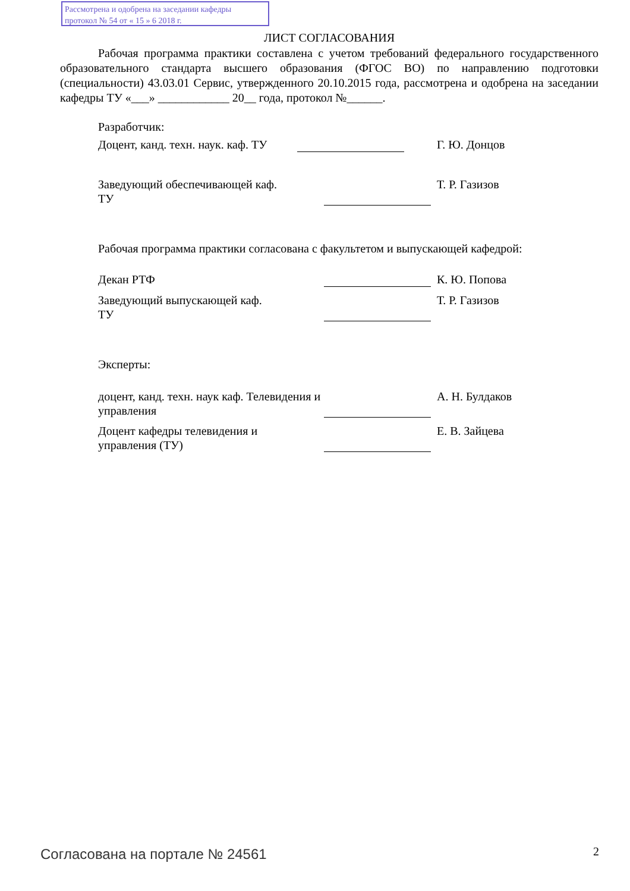Рассмотрена и одобрена на заседании кафедры
протокол № 54 от « 15 » 6 2018 г.
ЛИСТ СОГЛАСОВАНИЯ
Рабочая программа практики составлена с учетом требований федерального государственного образовательного стандарта высшего образования (ФГОС ВО) по направлению подготовки (специальности) 43.03.01 Сервис, утвержденного 20.10.2015 года, рассмотрена и одобрена на заседании кафедры ТУ «___» ____________ 20__ года, протокол №______.
Разработчик:
Доцент, канд. техн. наук. каф. ТУ
Г. Ю. Донцов
Заведующий обеспечивающей каф.
ТУ
Т. Р. Газизов
Рабочая программа практики согласована с факультетом и выпускающей кафедрой:
Декан РТФ К. Ю. Попова
Заведующий выпускающей каф.
ТУ
Т. Р. Газизов
Эксперты:
доцент, канд. техн. наук каф. Телевидения и управления
А. Н. Булдаков
Доцент кафедры телевидения и
управления (ТУ)
Е. В. Зайцева
Согласована на портале № 24561 2